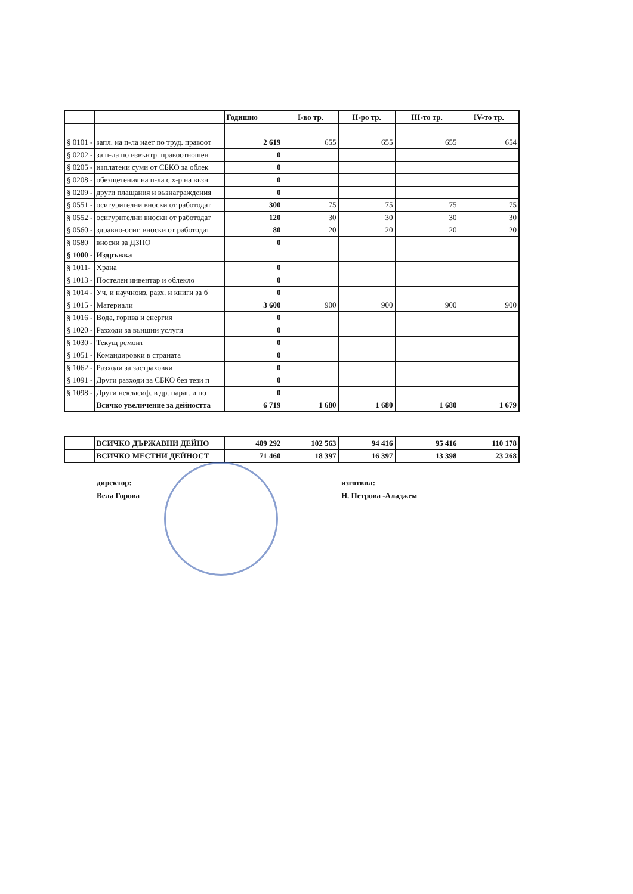| | | Годишно | I-во тр. | II-ро тр. | III-то тр. | IV-то тр. |
| --- | --- | --- | --- | --- | --- | --- |
| § 0101 - | запл. на п-ла нает по труд. правоот | 2 619 | 655 | 655 | 655 | 654 |
| § 0202 - | за п-ла по извънтр. правоотношен | 0 | | | | |
| § 0205 - | изплатени суми от СБКО за облек | 0 | | | | |
| § 0208 - | обезщетения на п-ла с х-р на възн | 0 | | | | |
| § 0209 - | други плащания и възнаграждения | 0 | | | | |
| § 0551 - | осигурителни вноски от работодат | 300 | 75 | 75 | 75 | 75 |
| § 0552 - | осигурителни вноски от работодат | 120 | 30 | 30 | 30 | 30 |
| § 0560 - | здравно-осиг. вноски от работодат | 80 | 20 | 20 | 20 | 20 |
| § 0580 | вноски за ДЗПО | 0 | | | | |
| § 1000 - | Издръжка | | | | | |
| § 1011- | Храна | 0 | | | | |
| § 1013 - | Постелен инвентар и облекло | 0 | | | | |
| § 1014 - | Уч. и научноиз. разх. и книги за б | 0 | | | | |
| § 1015 - | Материали | 3 600 | 900 | 900 | 900 | 900 |
| § 1016 - | Вода, горива и енергия | 0 | | | | |
| § 1020 - | Разходи за външни услуги | 0 | | | | |
| § 1030 - | Текущ ремонт | 0 | | | | |
| § 1051 - | Командировки в страната | 0 | | | | |
| § 1062 - | Разходи за застраховки | 0 | | | | |
| § 1091 - | Други разходи за СБКО без тези п | 0 | | | | |
| § 1098 - | Други некласиф. в др. параг. и по | 0 | | | | |
| | Всичко увеличение за дейността | 6 719 | 1 680 | 1 680 | 1 680 | 1 679 |
| | ВСИЧКО ДЪРЖАВНИ ДЕЙНО | 409 292 | 102 563 | 94 416 | 95 416 | 110 178 |
| | ВСИЧКО МЕСТНИ ДЕЙНОСТ | 71 460 | 18 397 | 16 397 | 13 398 | 23 268 |
директор:
Вела Горова
изготвил:
Н. Петрова -Аладжем